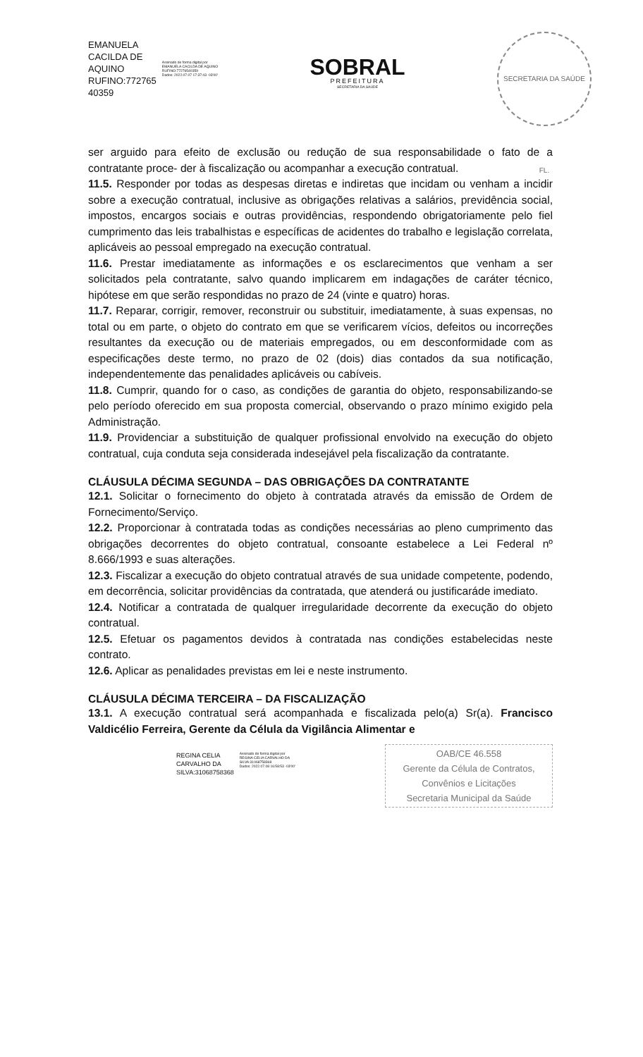EMANUELA
CACILDA DE
AQUINO
RUFINO:772765
40359
Assinado de forma digital por
EMANUELA CACILDA DE AQUINO
RUFINO:77276540359
Dados: 2022.07.07 17:37:43 -03'00'
SOBRAL
PREFEITURA
SECRETARIA DA SAÚDE
SECRETARIA DA SAÚDE FL.
ser arguido para efeito de exclusão ou redução de sua responsabilidade o fato de a contratante proce- der à fiscalização ou acompanhar a execução contratual.
11.5. Responder por todas as despesas diretas e indiretas que incidam ou venham a incidir sobre a execução contratual, inclusive as obrigações relativas a salários, previdência social, impostos, encargos sociais e outras providências, respondendo obrigatoriamente pelo fiel cumprimento das leis trabalhistas e específicas de acidentes do trabalho e legislação correlata, aplicáveis ao pessoal empregado na execução contratual.
11.6. Prestar imediatamente as informações e os esclarecimentos que venham a ser solicitados pela contratante, salvo quando implicarem em indagações de caráter técnico, hipótese em que serão respondidas no prazo de 24 (vinte e quatro) horas.
11.7. Reparar, corrigir, remover, reconstruir ou substituir, imediatamente, à suas expensas, no total ou em parte, o objeto do contrato em que se verificarem vícios, defeitos ou incorreções resultantes da execução ou de materiais empregados, ou em desconformidade com as especificações deste termo, no prazo de 02 (dois) dias contados da sua notificação, independentemente das penalidades aplicáveis ou cabíveis.
11.8. Cumprir, quando for o caso, as condições de garantia do objeto, responsabilizando-se pelo período oferecido em sua proposta comercial, observando o prazo mínimo exigido pela Administração.
11.9. Providenciar a substituição de qualquer profissional envolvido na execução do objeto contratual, cuja conduta seja considerada indesejável pela fiscalização da contratante.
CLÁUSULA DÉCIMA SEGUNDA – DAS OBRIGAÇÕES DA CONTRATANTE
12.1. Solicitar o fornecimento do objeto à contratada através da emissão de Ordem de Fornecimento/Serviço.
12.2. Proporcionar à contratada todas as condições necessárias ao pleno cumprimento das obrigações decorrentes do objeto contratual, consoante estabelece a Lei Federal nº 8.666/1993 e suas alterações.
12.3. Fiscalizar a execução do objeto contratual através de sua unidade competente, podendo, em decorrência, solicitar providências da contratada, que atenderá ou justificaráde imediato.
12.4. Notificar a contratada de qualquer irregularidade decorrente da execução do objeto contratual.
12.5. Efetuar os pagamentos devidos à contratada nas condições estabelecidas neste contrato.
12.6. Aplicar as penalidades previstas em lei e neste instrumento.
CLÁUSULA DÉCIMA TERCEIRA – DA FISCALIZAÇÃO
13.1. A execução contratual será acompanhada e fiscalizada pelo(a) Sr(a). Francisco Valdicélio Ferreira, Gerente da Célula da Vigilância Alimentar e
REGINA CELIA
CARVALHO DA
SILVA:31068758368
Assinado de forma digital por
REGINA CELIA CARVALHO DA
SILVA:31068758368
Dados: 2022.07.08 16:58:53 -03'00'
OAB/CE 46.558
Gerente da Célula de Contratos,
Convênios e Licitações
Secretaria Municipal da Saúde